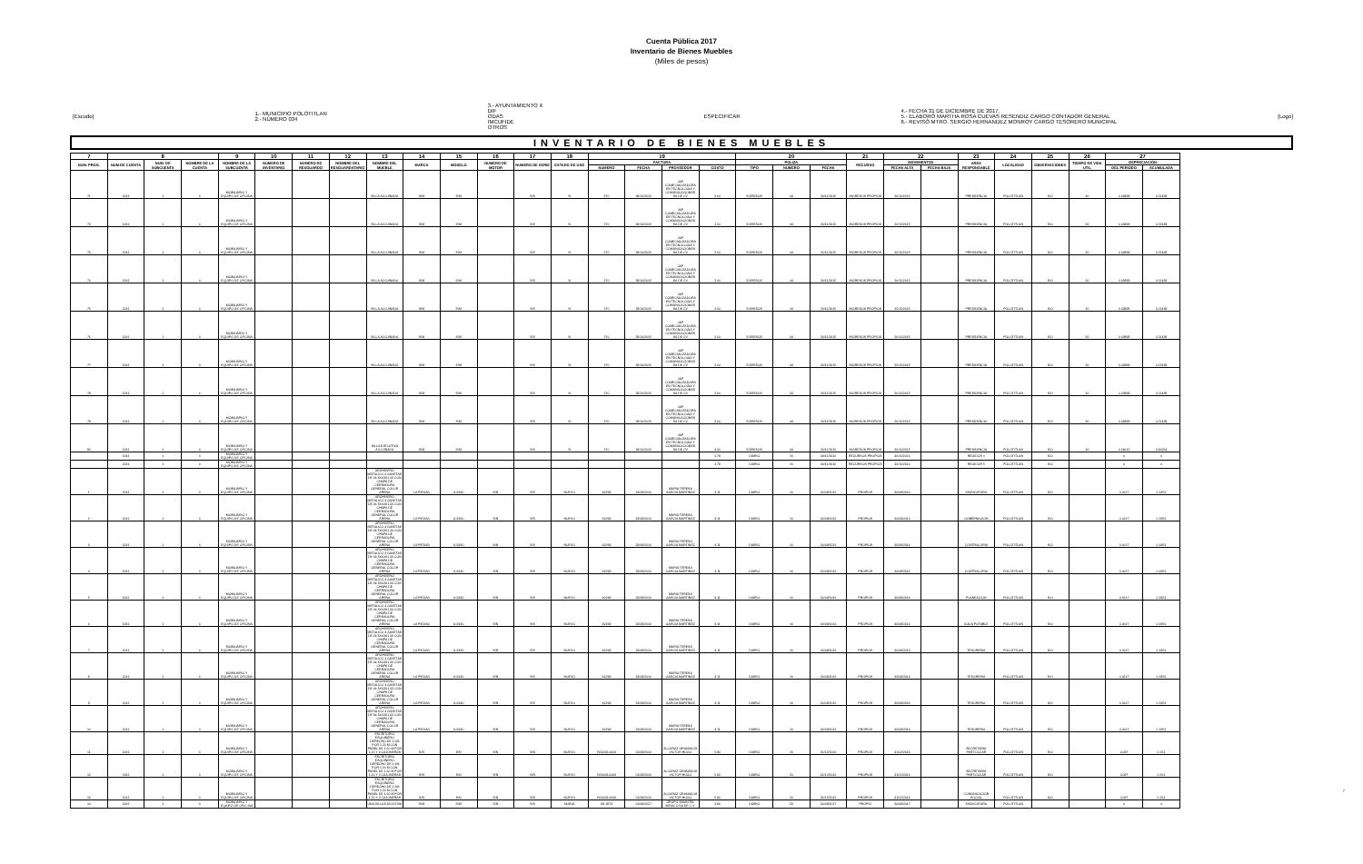Cuenta Pública 2017
Inventario de Bienes Muebles
(Miles de pesos)
[Escudo]
1.- MUNICIPIO POLOTITLAN
2.- NÚMERO 034
3.- AYUNTAMIENTO X
DIF
ODAS
IMCUFIDE
OTROS
ESPECIFICAR
4.- FECHA 31 DE DICIEMBRE DE 2017.
5.- ELABORÓ MARTHA ROSA CUEVAS RESENDIZ CARGO CONTADOR GENERAL
6.- REVISÓ MTRO. SERGIO HERNANDEZ MONROY CARGO TESORERO MUNICIPAL
[Logo]
INVENTARIO DE BIENES MUEBLES
| 7 | 8 | | | 9 | 10 | 11 | 12 | 13 | 14 | 15 | 16 | 17 | 18 | 19 | | | | 20 | | | 21 | 22 | | 23 | 24 | 25 | 26 | 27 | |
| --- | --- | --- | --- | --- | --- | --- | --- | --- | --- | --- | --- | --- | --- | --- | --- | --- | --- | --- | --- | --- | --- | --- | --- | --- | --- | --- | --- | --- | --- |
| NUM. PROG. | NUM.DE CUENTA | NUM. DE SUBCUENTA | NOMBRE DE LA CUENTA | NOMBRE DE LA SUBCUENTA | NUMERO DE INVENTARIO | NUMERO DE RESGUARDO | NOMBRE DEL RESGUARDATARIO | NOMBRE DEL MUEBLE | MARCA | MODELO | NUMERO DE MOTOR | NUMERO DE SERIE | ESTADO DE USO | FACTURA | | | | POLIZA | | | RECURSO | MOVIMIENTOS | | AREA RESPONSABLE | LOCALIDAD | OBSERVACIONES | TIEMPO DE VIDA UTIL | DEPRECIACIÓN | |
| | | | | | | | | | | | | | | NUMERO | FECHA | PROVEEDOR | COSTO | TIPO | NUMERO | FECHA | | FECHA ALTA | FECHA BAJA | | | | | DEL PERIODO | ACUMULADA |
| 71 | 1241 | 1 | 6 | MOBILIARIO Y EQUIPO DE OFICINA | | | | SILLA ACOJINADA | S/M | S/M | | S/S | N | 270 | 28/10/2015 | J&P COMECIALIZADORA EN TECNOLOGIA Y COMUNICACIONES SA DE CV | 2.60 | EGRESOS | 44 | 26/11/2015 | INGRESOS PROPIOS | 26/11/2015 | | PRESIDENCIA | POLOTITLAN | S/O | 30 | 0.03898 | 0.21439 |
| 72 | 1241 | 1 | 6 | MOBILIARIO Y EQUIPO DE OFICINA | | | | SILLA ACOJINADA | S/M | S/M | | S/S | N | 270 | 28/10/2015 | J&P COMECIALIZADORA EN TECNOLOGIA Y COMUNICACIONES SA DE CV | 2.60 | EGRESOS | 44 | 26/11/2015 | INGRESOS PROPIOS | 26/11/2015 | | PRESIDENCIA | POLOTITLAN | S/O | 30 | 0.03898 | 0.21439 |
| 73 | 1241 | 1 | 6 | MOBILIARIO Y EQUIPO DE OFICINA | | | | SILLA ACOJINADA | S/M | S/M | | S/S | N | 270 | 28/10/2015 | J&P COMECIALIZADORA EN TECNOLOGIA Y COMUNICACIONES SA DE CV | 2.60 | EGRESOS | 44 | 26/11/2015 | INGRESOS PROPIOS | 26/11/2015 | | PRESIDENCIA | POLOTITLAN | S/O | 30 | 0.03898 | 0.21439 |
| 74 | 1241 | 1 | 6 | MOBILIARIO Y EQUIPO DE OFICINA | | | | SILLA ACOJINADA | S/M | S/M | | S/S | N | 270 | 28/10/2015 | J&P COMECIALIZADORA EN TECNOLOGIA Y COMUNICACIONES SA DE CV | 2.60 | EGRESOS | 44 | 26/11/2015 | INGRESOS PROPIOS | 26/11/2015 | | PRESIDENCIA | POLOTITLAN | S/O | 30 | 0.03898 | 0.21439 |
| 75 | 1241 | 1 | 6 | MOBILIARIO Y EQUIPO DE OFICINA | | | | SILLA ACOJINADA | S/M | S/M | | S/S | N | 270 | 28/10/2015 | J&P COMECIALIZADORA EN TECNOLOGIA Y COMUNICACIONES SA DE CV | 2.60 | EGRESOS | 44 | 26/11/2015 | INGRESOS PROPIOS | 26/11/2015 | | PRESIDENCIA | POLOTITLAN | S/O | 30 | 0.03898 | 0.21439 |
| 76 | 1241 | 1 | 6 | MOBILIARIO Y EQUIPO DE OFICINA | | | | SILLA ACOJINADA | S/M | S/M | | S/S | N | 270 | 28/10/2015 | J&P COMECIALIZADORA EN TECNOLOGIA Y COMUNICACIONES SA DE CV | 2.60 | EGRESOS | 44 | 26/11/2015 | INGRESOS PROPIOS | 26/11/2015 | | PRESIDENCIA | POLOTITLAN | S/O | 30 | 0.03898 | 0.21439 |
| 77 | 1241 | 1 | 6 | MOBILIARIO Y EQUIPO DE OFICINA | | | | SILLA ACOJINADA | S/M | S/M | | S/S | N | 270 | 28/10/2015 | J&P COMECIALIZADORA EN TECNOLOGIA Y COMUNICACIONES SA DE CV | 2.60 | EGRESOS | 44 | 26/11/2015 | INGRESOS PROPIOS | 26/11/2015 | | PRESIDENCIA | POLOTITLAN | S/O | 30 | 0.03898 | 0.21439 |
| 78 | 1241 | 1 | 6 | MOBILIARIO Y EQUIPO DE OFICINA | | | | SILLA ACOJINADA | S/M | S/M | | S/S | N | 270 | 28/10/2015 | J&P COMECIALIZADORA EN TECNOLOGIA Y COMUNICACIONES SA DE CV | 2.60 | EGRESOS | 44 | 26/11/2015 | INGRESOS PROPIOS | 26/11/2015 | | PRESIDENCIA | POLOTITLAN | S/O | 30 | 0.03898 | 0.21439 |
| 79 | 1241 | 1 | 6 | MOBILIARIO Y EQUIPO DE OFICINA | | | | SILLA ACOJINADA | S/M | S/M | | S/S | N | 270 | 28/10/2015 | J&P COMECIALIZADORA EN TECNOLOGIA Y COMUNICACIONES SA DE CV | 2.60 | EGRESOS | 44 | 26/11/2015 | INGRESOS PROPIOS | 26/11/2015 | | PRESIDENCIA | POLOTITLAN | S/O | 30 | 0.03898 | 0.21439 |
| 80 | 1241 | 1 | 6 | MOBILIARIO Y EQUIPO DE OFICINA | | | | SILLA EJECUTIVA ACOJINADA | S/M | S/M | | S/S | N | 270 | 28/10/2015 | J&P COMECIALIZADORA EN TECNOLOGIA Y COMUNICACIONES SA DE CV | 4.41 | EGRESOS | 44 | 26/11/2015 | INGRESOS PROPIOS | 26/11/2015 | | PRESIDENCIA | POLOTITLAN | S/O | 30 | 0.06612 | 0.36354 |
| | 1241 | 1 | 6 | MOBILIARIO Y EQUIPO DE OFICINA | | | | | | | | | | | | | 2.78 | DIARIO | 15 | 30/11/2016 | RECURSOS PROPIOS | 30/11/2016 | | REGIDOR 1 | POLOTITLAN | S/O | | 0 | 0 |
| | 1241 | 1 | 6 | MOBILIARIO Y EQUIPO DE OFICINA | | | | | | | | | | | | | 2.78 | DIARIO | 15 | 30/11/2016 | RECURSOS PROPIOS | 30/11/2016 | | REGIDOR 5 | POLOTITLAN | S/O | | 0 | 0 |
| 1 | 1241 | 1 | 6 | MOBILIARIO Y EQUIPO DE OFICINA | | | | ARCHIVERO METALICO 4 GAVETAS DE 46.5X63X1.33 CON CHAPA DE CERRADURA GENERAL COLOR ARENA | LA PIEDAD | A-9180 | S/N | S/S | NUEVO | A2269 | 23/09/2016 | MARIA TERESA GARCIA MARTINEZ | 4.11 | DIARIO | 16 | 30/09/2016 | PROPIOS | 30/09/2016 | | SINDICATURA | POLOTITLAN | S/O | | 0.0617 | 0.1851 |
| 2 | 1241 | 1 | 6 | MOBILIARIO Y EQUIPO DE OFICINA | | | | ARCHIVERO METALICO 4 GAVETAS DE 46.5X63X1.33 CON CHAPA DE CERRADURA GENERAL COLOR ARENA | LA PIEDAD | A-9180 | S/N | S/S | NUEVO | A2269 | 23/09/2016 | MARIA TERESA GARCIA MARTINEZ | 4.11 | DIARIO | 16 | 30/09/2016 | PROPIOS | 30/09/2016 | | GOBERNACION | POLOTITLAN | S/O | | 0.0617 | 0.1851 |
| 3 | 1241 | 1 | 6 | MOBILIARIO Y EQUIPO DE OFICINA | | | | ARCHIVERO METALICO 4 GAVETAS DE 46.5X63X1.33 CON CHAPA DE CERRADURA GENERAL COLOR ARENA | LA PIEDAD | A-9180 | S/N | S/S | NUEVO | A2269 | 23/09/2016 | MARIA TERESA GARCIA MARTINEZ | 4.11 | DIARIO | 16 | 30/09/2016 | PROPIOS | 30/09/2016 | | CONTRALORIA | POLOTITLAN | S/O | | 0.0617 | 0.1851 |
| 4 | 1241 | 1 | 6 | MOBILIARIO Y EQUIPO DE OFICINA | | | | ARCHIVERO METALICO 4 GAVETAS DE 46.5X63X1.33 CON CHAPA DE CERRADURA GENERAL COLOR ARENA | LA PIEDAD | A-9180 | S/N | S/S | NUEVO | A2269 | 23/09/2016 | MARIA TERESA GARCIA MARTINEZ | 4.11 | DIARIO | 16 | 30/09/2016 | PROPIOS | 30/09/2016 | | CONTRALORIA | POLOTITLAN | S/O | | 0.0617 | 0.1851 |
| 5 | 1241 | 1 | 6 | MOBILIARIO Y EQUIPO DE OFICINA | | | | ARCHIVERO METALICO 4 GAVETAS DE 46.5X63X1.33 CON CHAPA DE CERRADURA GENERAL COLOR ARENA | LA PIEDAD | A-9180 | S/N | S/S | NUEVO | A2269 | 23/09/2016 | MARIA TERESA GARCIA MARTINEZ | 4.11 | DIARIO | 16 | 30/09/2016 | PROPIOS | 30/09/2016 | | PLANEACION | POLOTITLAN | S/O | | 0.0617 | 0.1851 |
| 6 | 1241 | 1 | 6 | MOBILIARIO Y EQUIPO DE OFICINA | | | | ARCHIVERO METALICO 4 GAVETAS DE 46.5X63X1.33 CON CHAPA DE CERRADURA GENERAL COLOR ARENA | LA PIEDAD | A-9180 | S/N | S/S | NUEVO | A2269 | 23/09/2016 | MARIA TERESA GARCIA MARTINEZ | 4.11 | DIARIO | 16 | 30/09/2016 | PROPIOS | 30/09/2016 | | AGUA POTABLE | POLOTITLAN | S/O | | 0.0617 | 0.1851 |
| 7 | 1241 | 1 | 6 | MOBILIARIO Y EQUIPO DE OFICINA | | | | ARCHIVERO METALICO 4 GAVETAS DE 46.5X63X1.33 CON CHAPA DE CERRADURA GENERAL COLOR ARENA | LA PIEDAD | A-9180 | S/N | S/S | NUEVO | A2269 | 23/09/2016 | MARIA TERESA GARCIA MARTINEZ | 4.11 | DIARIO | 16 | 30/09/2016 | PROPIOS | 30/09/2016 | | TESORERIA | POLOTITLAN | S/O | | 0.0617 | 0.1851 |
| 8 | 1241 | 1 | 6 | MOBILIARIO Y EQUIPO DE OFICINA | | | | ARCHIVERO METALICO 4 GAVETAS DE 46.5X63X1.33 CON CHAPA DE CERRADURA GENERAL COLOR ARENA | LA PIEDAD | A-9180 | S/N | S/S | NUEVO | A2269 | 23/09/2016 | MARIA TERESA GARCIA MARTINEZ | 4.11 | DIARIO | 16 | 30/09/2016 | PROPIOS | 30/09/2016 | | TESORERIA | POLOTITLAN | S/O | | 0.0617 | 0.1851 |
| 9 | 1241 | 1 | 6 | MOBILIARIO Y EQUIPO DE OFICINA | | | | ARCHIVERO METALICO 4 GAVETAS DE 46.5X63X1.33 CON CHAPA DE CERRADURA GENERAL COLOR ARENA | LA PIEDAD | A-9180 | S/N | S/S | NUEVO | A2269 | 23/09/2016 | MARIA TERESA GARCIA MARTINEZ | 4.11 | DIARIO | 16 | 30/09/2016 | PROPIOS | 30/09/2016 | | TESORERIA | POLOTITLAN | S/O | | 0.0617 | 0.1851 |
| 10 | 1241 | 1 | 6 | MOBILIARIO Y EQUIPO DE OFICINA | | | | ARCHIVERO METALICO 4 GAVETAS DE 46.5X63X1.33 CON CHAPA DE CERRADURA GENERAL COLOR ARENA | LA PIEDAD | A-9180 | S/N | S/S | NUEVO | A2269 | 23/09/2016 | MARIA TERESA GARCIA MARTINEZ | 4.11 | DIARIO | 16 | 30/09/2016 | PROPIOS | 30/09/2016 | | TESORERIA | POLOTITLAN | S/O | | 0.0617 | 0.1851 |
| 11 | 1241 | 1 | 6 | MOBILIARIO Y EQUIPO DE OFICINA | | | | ESCRITORIO ESQUINERO DERECHO DE 1.6M POR 1.20 M CON PANEL DE 1.60 M POR 1.20 Y 2 CAJONERAS | S/N | S/N | S/N | S/N | NUEVO | FA1609-0044 | 01/09/2016 | ALCARAZ GRANADOS VICTOR HUGO | 5.80 | DIARIO | 20 | 31/12/2016 | PROPIOS | 31/12/2016 | | SECRETARIA PARTICULAR | POLOTITLAN | S/O | | 0.087 | 0.261 |
| 12 | 1241 | 1 | 6 | MOBILIARIO Y EQUIPO DE OFICINA | | | | ESCRITORIO ESQUINERO DERECHO DE 1.6M POR 1.20 M CON PANEL DE 1.60 M POR 1.20 Y 2 CAJONERAS | S/N | S/N | S/N | S/N | NUEVO | FA1609-0044 | 01/09/2016 | ALCARAZ GRANADOS VICTOR HUGO | 5.80 | DIARIO | 20 | 31/12/2016 | PROPIOS | 31/12/2016 | | SECRETARIA PARTICULAR | POLOTITLAN | S/O | | 0.087 | 0.261 |
| 13 | 1241 | 1 | 6 | MOBILIARIO Y EQUIPO DE OFICINA | | | | ESCRITORIO ESQUINERO DERECHO DE 1.6M POR 1.20 M CON PANEL DE 1.60 M POR 1.20 Y 2 CAJONERAS | S/N | S/N | S/N | S/N | NUEVO | FA1609-0044 | 01/09/2016 | ALCARAZ GRANADOS VICTOR HUGO | 5.80 | DIARIO | 20 | 31/12/2016 | PROPIOS | 31/12/2016 | | COMUNICACIÓN SOCIAL | POLOTITLAN | S/O | | 0.087 | 0.261 |
| 14 | 1241 | 1 | 6 | MOBILIARIO Y EQUIPO DE OFIC INA | | | | UNA SILLA EJECUTIVA | S/M | S/M | S/N | S/S | NUEVA | XS 3973 | 01/08/2017 | GRUPO XINANTEL MEXICO SA DE C.V. | 3.86 | DIARIO | 33 | 30/09/2017 | PROPIO | 30/09/2017 | | SINDICATURA | POLOTITLAN | | | 0 | 0 |
7